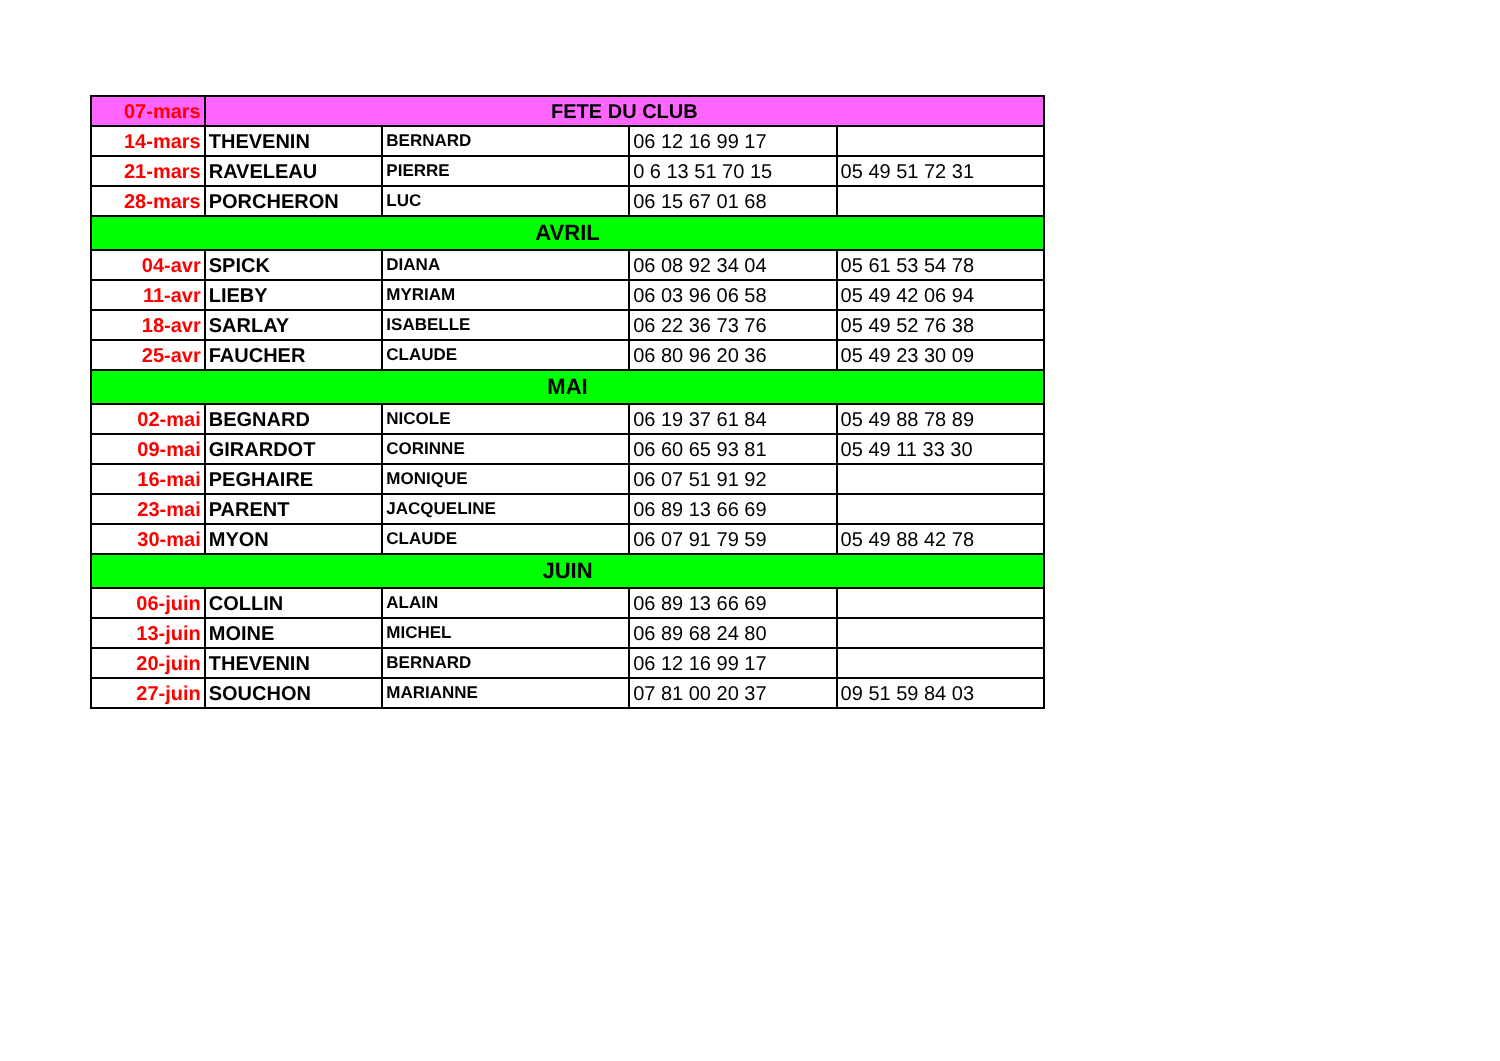| 07-mars | FETE DU CLUB | | | |
| 14-mars | THEVENIN | BERNARD | 06 12 16 99 17 | |
| 21-mars | RAVELEAU | PIERRE | 0 6 13 51 70 15 | 05 49 51 72 31 |
| 28-mars | PORCHERON | LUC | 06 15 67 01 68 | |
| AVRIL | | | | |
| 04-avr | SPICK | DIANA | 06 08 92 34 04 | 05 61 53 54 78 |
| 11-avr | LIEBY | MYRIAM | 06 03 96 06 58 | 05 49 42 06 94 |
| 18-avr | SARLAY | ISABELLE | 06 22 36 73 76 | 05 49 52 76 38 |
| 25-avr | FAUCHER | CLAUDE | 06 80 96 20 36 | 05 49 23 30 09 |
| MAI | | | | |
| 02-mai | BEGNARD | NICOLE | 06 19 37 61 84 | 05 49 88 78 89 |
| 09-mai | GIRARDOT | CORINNE | 06 60 65 93 81 | 05 49 11 33 30 |
| 16-mai | PEGHAIRE | MONIQUE | 06 07 51 91 92 | |
| 23-mai | PARENT | JACQUELINE | 06 89 13 66 69 | |
| 30-mai | MYON | CLAUDE | 06 07 91 79 59 | 05 49 88 42 78 |
| JUIN | | | | |
| 06-juin | COLLIN | ALAIN | 06 89 13 66 69 | |
| 13-juin | MOINE | MICHEL | 06 89 68 24 80 | |
| 20-juin | THEVENIN | BERNARD | 06 12 16 99 17 | |
| 27-juin | SOUCHON | MARIANNE | 07 81 00 20 37 | 09 51 59 84 03 |